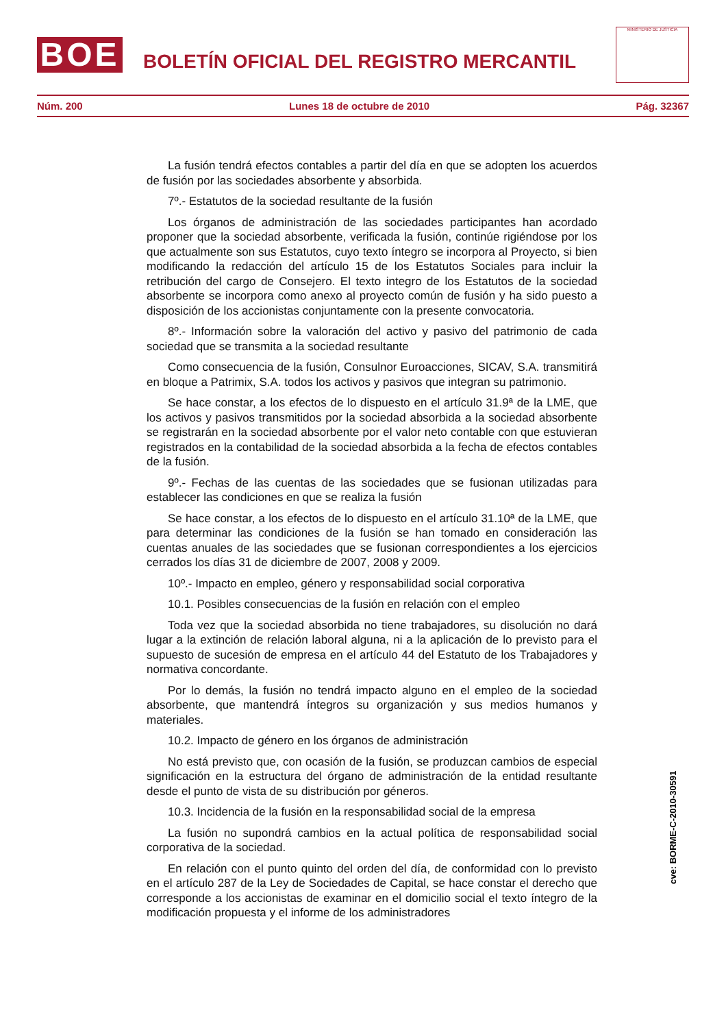BOE
BOLETÍN OFICIAL DEL REGISTRO MERCANTIL
MINISTERIO DE JUSTICIA
Núm. 200 Lunes 18 de octubre de 2010 Pág. 32367
La fusión tendrá efectos contables a partir del día en que se adopten los acuerdos de fusión por las sociedades absorbente y absorbida.
7º.- Estatutos de la sociedad resultante de la fusión
Los órganos de administración de las sociedades participantes han acordado proponer que la sociedad absorbente, verificada la fusión, continúe rigiéndose por los que actualmente son sus Estatutos, cuyo texto íntegro se incorpora al Proyecto, si bien modificando la redacción del artículo 15 de los Estatutos Sociales para incluir la retribución del cargo de Consejero. El texto integro de los Estatutos de la sociedad absorbente se incorpora como anexo al proyecto común de fusión y ha sido puesto a disposición de los accionistas conjuntamente con la presente convocatoria.
8º.- Información sobre la valoración del activo y pasivo del patrimonio de cada sociedad que se transmita a la sociedad resultante
Como consecuencia de la fusión, Consulnor Euroacciones, SICAV, S.A. transmitirá en bloque a Patrimix, S.A. todos los activos y pasivos que integran su patrimonio.
Se hace constar, a los efectos de lo dispuesto en el artículo 31.9ª de la LME, que los activos y pasivos transmitidos por la sociedad absorbida a la sociedad absorbente se registrarán en la sociedad absorbente por el valor neto contable con que estuvieran registrados en la contabilidad de la sociedad absorbida a la fecha de efectos contables de la fusión.
9º.- Fechas de las cuentas de las sociedades que se fusionan utilizadas para establecer las condiciones en que se realiza la fusión
Se hace constar, a los efectos de lo dispuesto en el artículo 31.10ª de la LME, que para determinar las condiciones de la fusión se han tomado en consideración las cuentas anuales de las sociedades que se fusionan correspondientes a los ejercicios cerrados los días 31 de diciembre de 2007, 2008 y 2009.
10º.- Impacto en empleo, género y responsabilidad social corporativa
10.1. Posibles consecuencias de la fusión en relación con el empleo
Toda vez que la sociedad absorbida no tiene trabajadores, su disolución no dará lugar a la extinción de relación laboral alguna, ni a la aplicación de lo previsto para el supuesto de sucesión de empresa en el artículo 44 del Estatuto de los Trabajadores y normativa concordante.
Por lo demás, la fusión no tendrá impacto alguno en el empleo de la sociedad absorbente, que mantendrá íntegros su organización y sus medios humanos y materiales.
10.2. Impacto de género en los órganos de administración
No está previsto que, con ocasión de la fusión, se produzcan cambios de especial significación en la estructura del órgano de administración de la entidad resultante desde el punto de vista de su distribución por géneros.
10.3. Incidencia de la fusión en la responsabilidad social de la empresa
La fusión no supondrá cambios en la actual política de responsabilidad social corporativa de la sociedad.
En relación con el punto quinto del orden del día, de conformidad con lo previsto en el artículo 287 de la Ley de Sociedades de Capital, se hace constar el derecho que corresponde a los accionistas de examinar en el domicilio social el texto íntegro de la modificación propuesta y el informe de los administradores
cve: BORME-C-2010-30591